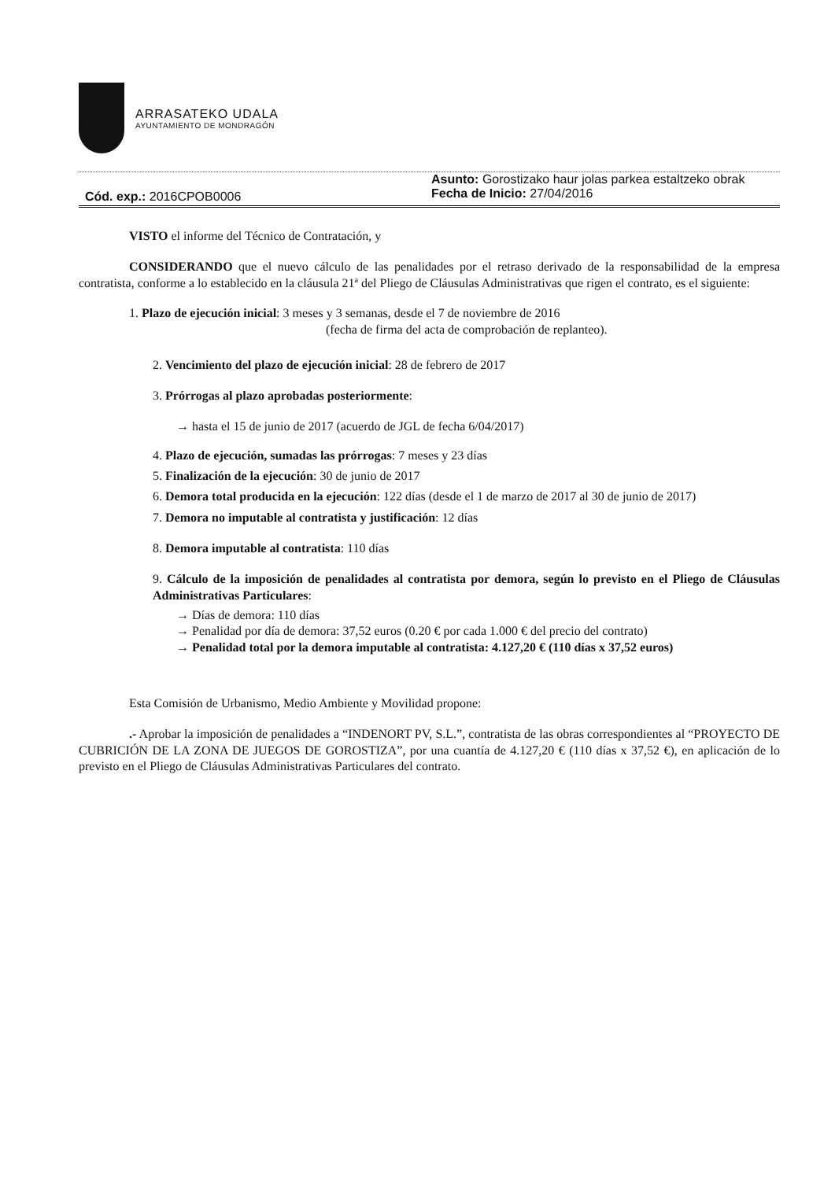ARRASATEKO UDALA
AYUNTAMIENTO DE MONDRAGÓN
Cód. exp.: 2016CPOB0006
Asunto: Gorostizako haur jolas parkea estaltzeko obrak
Fecha de Inicio: 27/04/2016
VISTO el informe del Técnico de Contratación, y
CONSIDERANDO que el nuevo cálculo de las penalidades por el retraso derivado de la responsabilidad de la empresa contratista, conforme a lo establecido en la cláusula 21ª del Pliego de Cláusulas Administrativas que rigen el contrato, es el siguiente:
1. Plazo de ejecución inicial: 3 meses y 3 semanas, desde el 7 de noviembre de 2016
(fecha de firma del acta de comprobación de replanteo).
2. Vencimiento del plazo de ejecución inicial: 28 de febrero de 2017
3. Prórrogas al plazo aprobadas posteriormente:
→ hasta el 15 de junio de 2017 (acuerdo de JGL de fecha 6/04/2017)
4. Plazo de ejecución, sumadas las prórrogas: 7 meses y 23 días
5. Finalización de la ejecución: 30 de junio de 2017
6. Demora total producida en la ejecución: 122 días (desde el 1 de marzo de 2017 al 30 de junio de 2017)
7. Demora no imputable al contratista y justificación: 12 días
8. Demora imputable al contratista: 110 días
9. Cálculo de la imposición de penalidades al contratista por demora, según lo previsto en el Pliego de Cláusulas Administrativas Particulares:
→ Días de demora: 110 días
→ Penalidad por día de demora: 37,52 euros (0.20 € por cada 1.000 € del precio del contrato)
→ Penalidad total por la demora imputable al contratista: 4.127,20 € (110 días x 37,52 euros)
Esta Comisión de Urbanismo, Medio Ambiente y Movilidad propone:
.- Aprobar la imposición de penalidades a “INDENORT PV, S.L.”, contratista de las obras correspondientes al “PROYECTO DE CUBRICIÓN DE LA ZONA DE JUEGOS DE GOROSTIZA”, por una cuantía de 4.127,20 € (110 días x 37,52 €), en aplicación de lo previsto en el Pliego de Cláusulas Administrativas Particulares del contrato.